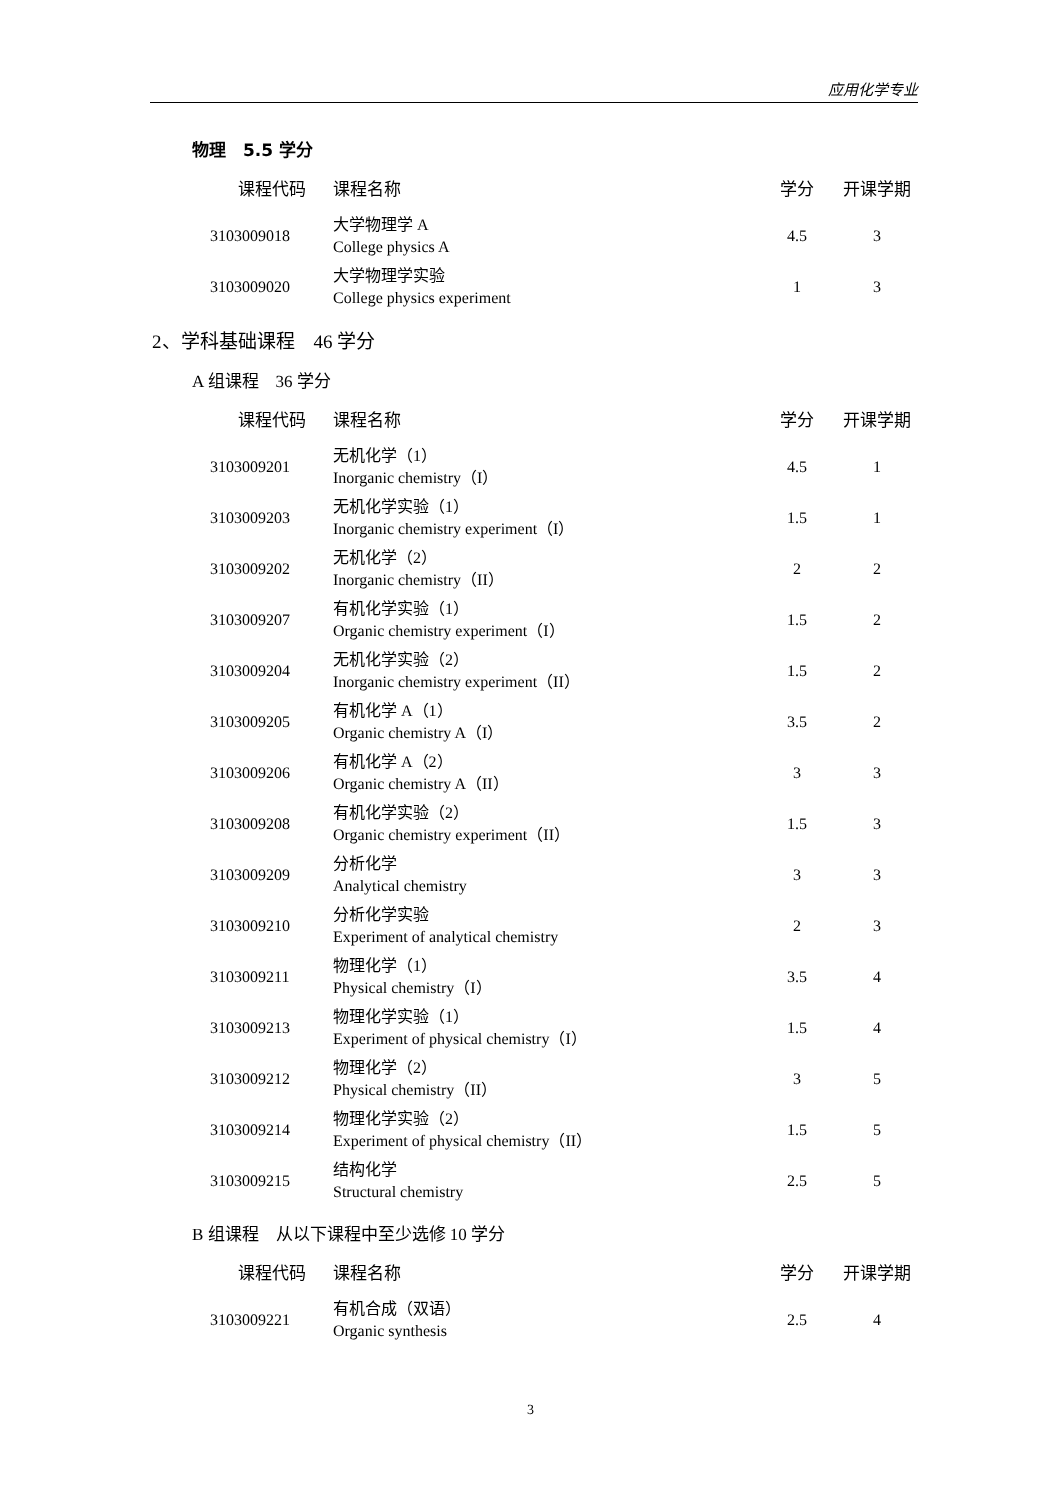应用化学专业
物理　5.5 学分
| 课程代码 | 课程名称 | 学分 | 开课学期 |
| --- | --- | --- | --- |
| 3103009018 | 大学物理学 A College physics A | 4.5 | 3 |
| 3103009020 | 大学物理学实验 College physics experiment | 1 | 3 |
2、学科基础课程　46 学分
A 组课程　36 学分
| 课程代码 | 课程名称 | 学分 | 开课学期 |
| --- | --- | --- | --- |
| 3103009201 | 无机化学（1） Inorganic chemistry（I） | 4.5 | 1 |
| 3103009203 | 无机化学实验（1） Inorganic chemistry experiment（I） | 1.5 | 1 |
| 3103009202 | 无机化学（2） Inorganic chemistry（II） | 2 | 2 |
| 3103009207 | 有机化学实验（1） Organic chemistry experiment（I） | 1.5 | 2 |
| 3103009204 | 无机化学实验（2） Inorganic chemistry experiment（II） | 1.5 | 2 |
| 3103009205 | 有机化学 A（1） Organic chemistry A（I） | 3.5 | 2 |
| 3103009206 | 有机化学 A（2） Organic chemistry A（II） | 3 | 3 |
| 3103009208 | 有机化学实验（2） Organic chemistry experiment（II） | 1.5 | 3 |
| 3103009209 | 分析化学 Analytical chemistry | 3 | 3 |
| 3103009210 | 分析化学实验 Experiment of analytical chemistry | 2 | 3 |
| 3103009211 | 物理化学（1） Physical chemistry（I） | 3.5 | 4 |
| 3103009213 | 物理化学实验（1） Experiment of physical chemistry（I） | 1.5 | 4 |
| 3103009212 | 物理化学（2） Physical chemistry（II） | 3 | 5 |
| 3103009214 | 物理化学实验（2） Experiment of physical chemistry（II） | 1.5 | 5 |
| 3103009215 | 结构化学 Structural chemistry | 2.5 | 5 |
B 组课程　从以下课程中至少选修 10 学分
| 课程代码 | 课程名称 | 学分 | 开课学期 |
| --- | --- | --- | --- |
| 3103009221 | 有机合成（双语） Organic synthesis | 2.5 | 4 |
3